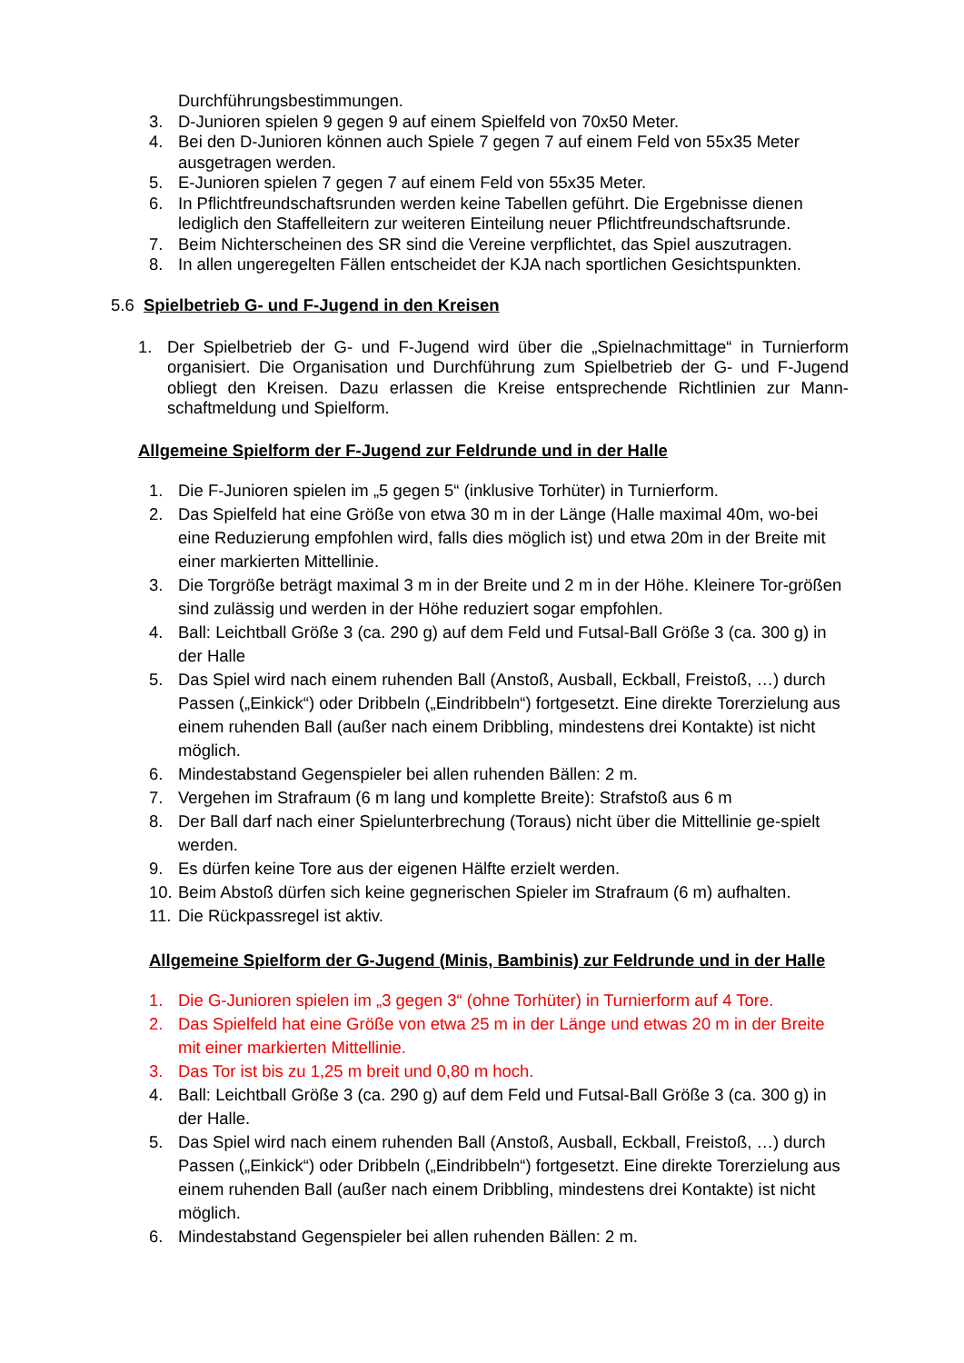Durchführungsbestimmungen.
3. D-Junioren spielen 9 gegen 9 auf einem Spielfeld von 70x50 Meter.
4. Bei den D-Junioren können auch Spiele 7 gegen 7 auf einem Feld von 55x35 Meter ausgetragen werden.
5. E-Junioren spielen 7 gegen 7 auf einem Feld von 55x35 Meter.
6. In Pflichtfreundschaftsrunden werden keine Tabellen geführt. Die Ergebnisse dienen lediglich den Staffelleitern zur weiteren Einteilung neuer Pflichtfreundschaftsrunde.
7. Beim Nichterscheinen des SR sind die Vereine verpflichtet, das Spiel auszutragen.
8. In allen ungeregelten Fällen entscheidet der KJA nach sportlichen Gesichtspunkten.
5.6 Spielbetrieb G- und F-Jugend in den Kreisen
1. Der Spielbetrieb der G- und F-Jugend wird über die „Spielnachmittage“ in Turnierform organisiert. Die Organisation und Durchführung zum Spielbetrieb der G- und F-Jugend obliegt den Kreisen. Dazu erlassen die Kreise entsprechende Richtlinien zur Mann-schaftmeldung und Spielform.
Allgemeine Spielform der F-Jugend zur Feldrunde und in der Halle
1. Die F-Junioren spielen im „5 gegen 5“ (inklusive Torhüter) in Turnierform.
2. Das Spielfeld hat eine Größe von etwa 30 m in der Länge (Halle maximal 40m, wo-bei eine Reduzierung empfohlen wird, falls dies möglich ist) und etwa 20m in der Breite mit einer markierten Mittellinie.
3. Die Torgröße beträgt maximal 3 m in der Breite und 2 m in der Höhe. Kleinere Tor-größen sind zulässig und werden in der Höhe reduziert sogar empfohlen.
4. Ball: Leichtball Größe 3 (ca. 290 g) auf dem Feld und Futsal-Ball Größe 3 (ca. 300 g) in der Halle
5. Das Spiel wird nach einem ruhenden Ball (Anstoß, Ausball, Eckball, Freistoß, …) durch Passen („Einkick“) oder Dribbeln („Eindribbeln“) fortgesetzt. Eine direkte Torerzielung aus einem ruhenden Ball (außer nach einem Dribbling, mindestens drei Kontakte) ist nicht möglich.
6. Mindestabstand Gegenspieler bei allen ruhenden Bällen: 2 m.
7. Vergehen im Strafraum (6 m lang und komplette Breite): Strafstoß aus 6 m
8. Der Ball darf nach einer Spielunterbrechung (Toraus) nicht über die Mittellinie ge-spielt werden.
9. Es dürfen keine Tore aus der eigenen Hälfte erzielt werden.
10. Beim Abstoß dürfen sich keine gegnerischen Spieler im Strafraum (6 m) aufhalten.
11. Die Rückpassregel ist aktiv.
Allgemeine Spielform der G-Jugend (Minis, Bambinis) zur Feldrunde und in der Halle
1. Die G-Junioren spielen im „3 gegen 3“ (ohne Torhüter) in Turnierform auf 4 Tore.
2. Das Spielfeld hat eine Größe von etwa 25 m in der Länge und etwas 20 m in der Breite mit einer markierten Mittellinie.
3. Das Tor ist bis zu 1,25 m breit und 0,80 m hoch.
4. Ball: Leichtball Größe 3 (ca. 290 g) auf dem Feld und Futsal-Ball Größe 3 (ca. 300 g) in der Halle.
5. Das Spiel wird nach einem ruhenden Ball (Anstoß, Ausball, Eckball, Freistoß, …) durch Passen („Einkick“) oder Dribbeln („Eindribbeln“) fortgesetzt. Eine direkte Torerzielung aus einem ruhenden Ball (außer nach einem Dribbling, mindestens drei Kontakte) ist nicht möglich.
6. Mindestabstand Gegenspieler bei allen ruhenden Bällen: 2 m.